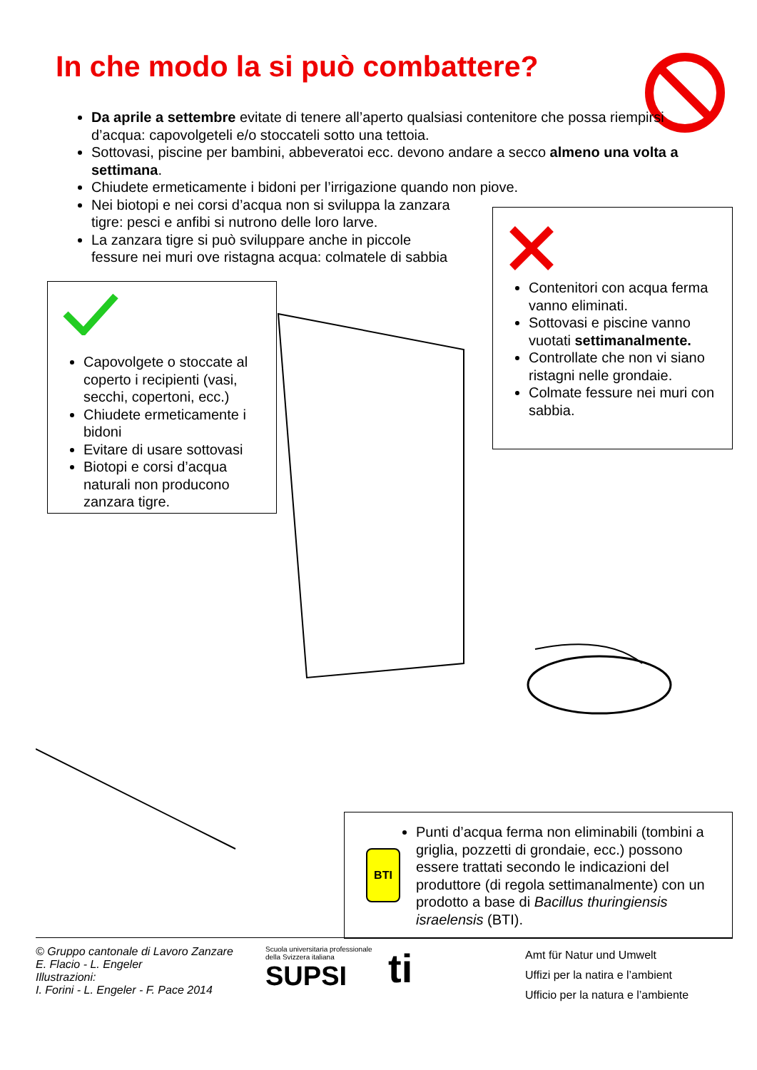In che modo la si può combattere?
Da aprile a settembre evitate di tenere all’aperto qualsiasi contenitore che possa riempirsi d’acqua: capovolgeteli e/o stoccateli sotto una tettoia.
Sottovasi, piscine per bambini, abbeveratoi ecc. devono andare a secco almeno una volta a settimana.
Chiudete ermeticamente i bidoni per l’irrigazione quando non piove.
Nei biotopi e nei corsi d’acqua non si sviluppa la zanzara
tigre: pesci e anfibi si nutrono delle loro larve.
La zanzara tigre si può sviluppare anche in piccole
fessure nei muri ove ristagna acqua: colmatele di sabbia
Capovolgete o stoccate al coperto i recipienti (vasi, secchi, copertoni, ecc.)
Chiudete ermeticamente i bidoni
Evitare di usare sottovasi
Biotopi e corsi d’acqua naturali non producono zanzara tigre.
Contenitori con acqua ferma vanno eliminati.
Sottovasi e piscine vanno vuotati settimanalmente.
Controllate che non vi siano ristagni nelle grondaie.
Colmate fessure nei muri con sabbia.
BTI
Punti d’acqua ferma non eliminabili (tombini a griglia, pozzetti di grondaie, ecc.) possono essere trattati secondo le indicazioni del produttore (di regola settimanalmente) con un prodotto a base di Bacillus thuringiensis israelensis (BTI).
© Gruppo cantonale di Lavoro Zanzare
E. Flacio - L. Engeler
Illustrazioni:
I. Forini - L. Engeler - F. Pace 2014
Scuola universitaria professionale
della Svizzera italiana
SUPSI
ti
Amt für Natur und Umwelt
Uffizi per la natira e l’ambient
Ufficio per la natura e l’ambiente